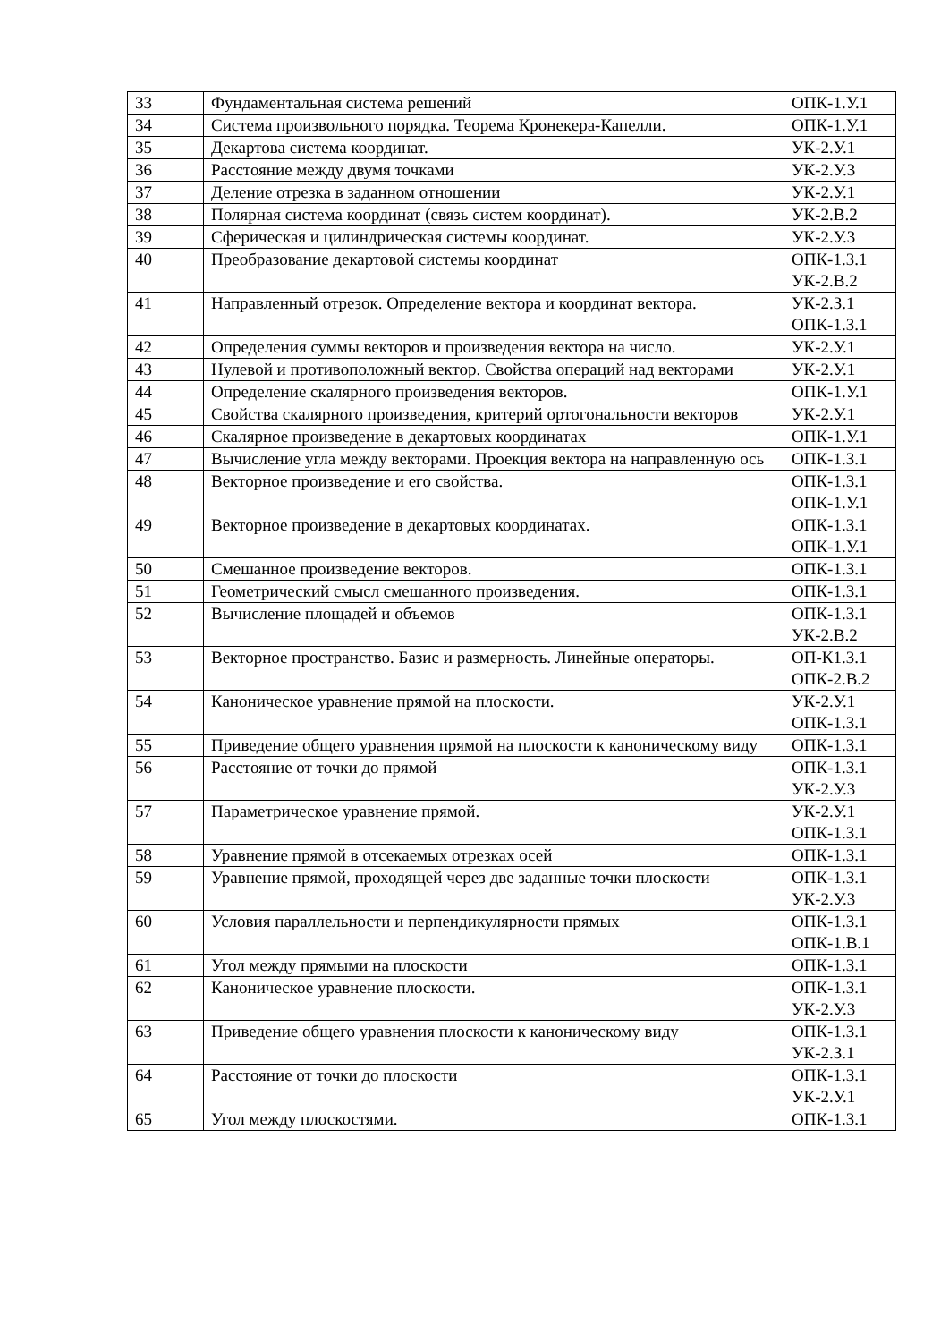| 33 | Фундаментальная система решений | ОПК-1.У.1 |
| 34 | Система произвольного порядка. Теорема Кронекера-Капелли. | ОПК-1.У.1 |
| 35 | Декартова система координат. | УК-2.У.1 |
| 36 | Расстояние между двумя точками | УК-2.У.3 |
| 37 | Деление отрезка в заданном отношении | УК-2.У.1 |
| 38 | Полярная система координат (связь систем координат). | УК-2.В.2 |
| 39 | Сферическая и цилиндрическая системы координат. | УК-2.У.3 |
| 40 | Преобразование декартовой системы координат | ОПК-1.З.1 УК-2.В.2 |
| 41 | Направленный отрезок. Определение вектора и координат вектора. | УК-2.З.1 ОПК-1.З.1 |
| 42 | Определения суммы векторов и произведения вектора на число. | УК-2.У.1 |
| 43 | Нулевой и противоположный вектор. Свойства операций над векторами | УК-2.У.1 |
| 44 | Определение скалярного произведения векторов. | ОПК-1.У.1 |
| 45 | Свойства скалярного произведения, критерий ортогональности векторов | УК-2.У.1 |
| 46 | Скалярное произведение в декартовых координатах | ОПК-1.У.1 |
| 47 | Вычисление угла между векторами. Проекция вектора на направленную ось | ОПК-1.З.1 |
| 48 | Векторное произведение и его свойства. | ОПК-1.З.1 ОПК-1.У.1 |
| 49 | Векторное произведение в декартовых координатах. | ОПК-1.З.1 ОПК-1.У.1 |
| 50 | Смешанное произведение векторов. | ОПК-1.З.1 |
| 51 | Геометрический смысл смешанного произведения. | ОПК-1.З.1 |
| 52 | Вычисление площадей и объемов | ОПК-1.З.1 УК-2.В.2 |
| 53 | Векторное пространство. Базис и размерность. Линейные операторы. | ОП-К1.З.1 ОПК-2.В.2 |
| 54 | Каноническое уравнение прямой на плоскости. | УК-2.У.1 ОПК-1.З.1 |
| 55 | Приведение общего уравнения прямой на плоскости к каноническому виду | ОПК-1.З.1 |
| 56 | Расстояние от точки до прямой | ОПК-1.З.1 УК-2.У.3 |
| 57 | Параметрическое уравнение прямой. | УК-2.У.1 ОПК-1.З.1 |
| 58 | Уравнение прямой в отсекаемых отрезках осей | ОПК-1.З.1 |
| 59 | Уравнение прямой, проходящей через две заданные точки плоскости | ОПК-1.З.1 УК-2.У.3 |
| 60 | Условия параллельности и перпендикулярности прямых | ОПК-1.З.1 ОПК-1.В.1 |
| 61 | Угол между прямыми на плоскости | ОПК-1.З.1 |
| 62 | Каноническое уравнение плоскости. | ОПК-1.З.1 УК-2.У.3 |
| 63 | Приведение общего уравнения плоскости к каноническому виду | ОПК-1.З.1 УК-2.З.1 |
| 64 | Расстояние от точки до плоскости | ОПК-1.З.1 УК-2.У.1 |
| 65 | Угол между плоскостями. | ОПК-1.З.1 |